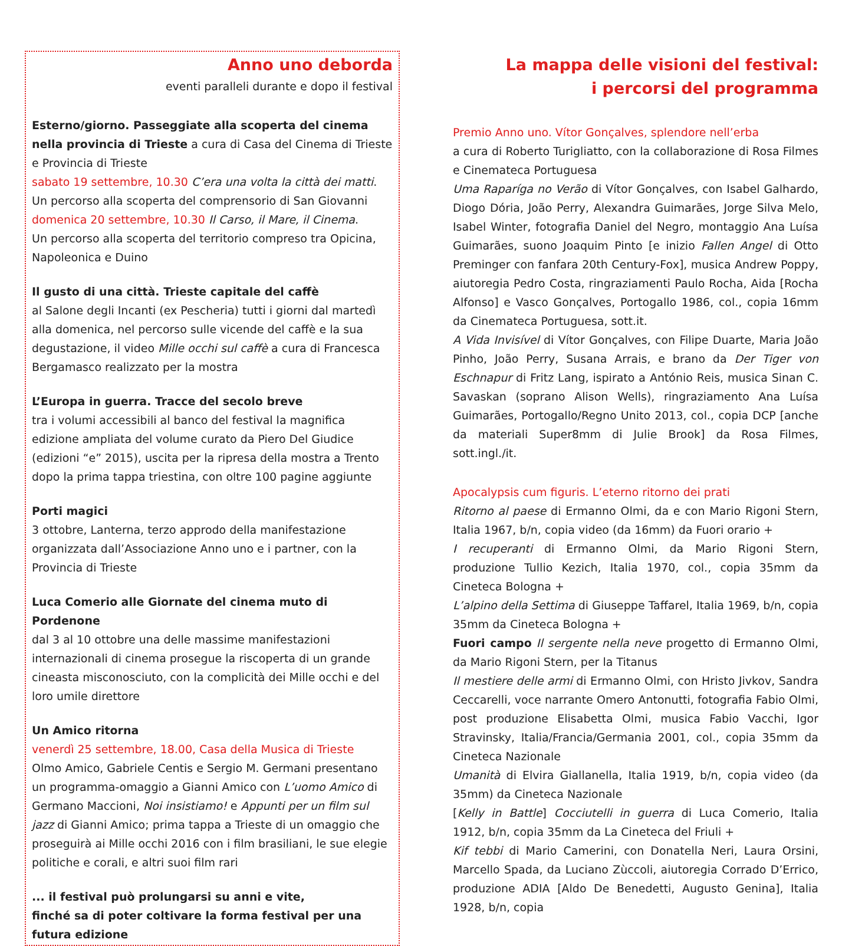Anno uno deborda
eventi paralleli durante e dopo il festival
Esterno/giorno. Passeggiate alla scoperta del cinema nella provincia di Trieste a cura di Casa del Cinema di Trieste e Provincia di Trieste
sabato 19 settembre, 10.30 C’era una volta la città dei matti.
Un percorso alla scoperta del comprensorio di San Giovanni
domenica 20 settembre, 10.30 Il Carso, il Mare, il Cinema.
Un percorso alla scoperta del territorio compreso tra Opicina, Napoleonica e Duino
Il gusto di una città. Trieste capitale del caffè
al Salone degli Incanti (ex Pescheria) tutti i giorni dal martedì alla domenica, nel percorso sulle vicende del caffè e la sua degustazione, il video Mille occhi sul caffè a cura di Francesca Bergamasco realizzato per la mostra
L’Europa in guerra. Tracce del secolo breve
tra i volumi accessibili al banco del festival la magnifica edizione ampliata del volume curato da Piero Del Giudice (edizioni “e” 2015), uscita per la ripresa della mostra a Trento dopo la prima tappa triestina, con oltre 100 pagine aggiunte
Porti magici
3 ottobre, Lanterna, terzo approdo della manifestazione organizzata dall’Associazione Anno uno e i partner, con la Provincia di Trieste
Luca Comerio alle Giornate del cinema muto di Pordenone
dal 3 al 10 ottobre una delle massime manifestazioni internazionali di cinema prosegue la riscoperta di un grande cineasta misconosciuto, con la complicità dei Mille occhi e del loro umile direttore
Un Amico ritorna
venerdì 25 settembre, 18.00, Casa della Musica di Trieste
Olmo Amico, Gabriele Centis e Sergio M. Germani presentano un programma-omaggio a Gianni Amico con L’uomo Amico di Germano Maccioni, Noi insistiamo! e Appunti per un film sul jazz di Gianni Amico; prima tappa a Trieste di un omaggio che proseguirà ai Mille occhi 2016 con i film brasiliani, le sue elegie politiche e corali, e altri suoi film rari
... il festival può prolungarsi su anni e vite,
finché sa di poter coltivare la forma festival per una futura edizione
La mappa delle visioni del festival:
i percorsi del programma
Premio Anno uno. Vítor Gonçalves, splendore nell’erba
a cura di Roberto Turigliatto, con la collaborazione di Rosa Filmes e Cinemateca Portuguesa
Uma Raparíga no Verão di Vítor Gonçalves, con Isabel Galhardo, Diogo Dória, João Perry, Alexandra Guimarães, Jorge Silva Melo, Isabel Winter, fotografia Daniel del Negro, montaggio Ana Luísa Guimarães, suono Joaquim Pinto [e inizio Fallen Angel di Otto Preminger con fanfara 20th Century-Fox], musica Andrew Poppy, aiutoregia Pedro Costa, ringraziamenti Paulo Rocha, Aida [Rocha Alfonso] e Vasco Gonçalves, Portogallo 1986, col., copia 16mm da Cinemateca Portuguesa, sott.it.
A Vida Invisível di Vítor Gonçalves, con Filipe Duarte, Maria João Pinho, João Perry, Susana Arrais, e brano da Der Tiger von Eschnapur di Fritz Lang, ispirato a António Reis, musica Sinan C. Savaskan (soprano Alison Wells), ringraziamento Ana Luísa Guimarães, Portogallo/Regno Unito 2013, col., copia DCP [anche da materiali Super8mm di Julie Brook] da Rosa Filmes, sott.ingl./it.
Apocalypsis cum figuris. L’eterno ritorno dei prati
Ritorno al paese di Ermanno Olmi, da e con Mario Rigoni Stern, Italia 1967, b/n, copia video (da 16mm) da Fuori orario +
I recuperanti di Ermanno Olmi, da Mario Rigoni Stern, produzione Tullio Kezich, Italia 1970, col., copia 35mm da Cineteca Bologna +
L’alpino della Settima di Giuseppe Taffarel, Italia 1969, b/n, copia 35mm da Cineteca Bologna +
Fuori campo Il sergente nella neve progetto di Ermanno Olmi, da Mario Rigoni Stern, per la Titanus
Il mestiere delle armi di Ermanno Olmi, con Hristo Jivkov, Sandra Ceccarelli, voce narrante Omero Antonutti, fotografia Fabio Olmi, post produzione Elisabetta Olmi, musica Fabio Vacchi, Igor Stravinsky, Italia/Francia/Germania 2001, col., copia 35mm da Cineteca Nazionale
Umanità di Elvira Giallanella, Italia 1919, b/n, copia video (da 35mm) da Cineteca Nazionale
[Kelly in Battle] Cocciutelli in guerra di Luca Comerio, Italia 1912, b/n, copia 35mm da La Cineteca del Friuli +
Kif tebbi di Mario Camerini, con Donatella Neri, Laura Orsini, Marcello Spada, da Luciano Zùccoli, aiutoregia Corrado D’Errico, produzione ADIA [Aldo De Benedetti, Augusto Genina], Italia 1928, b/n, copia